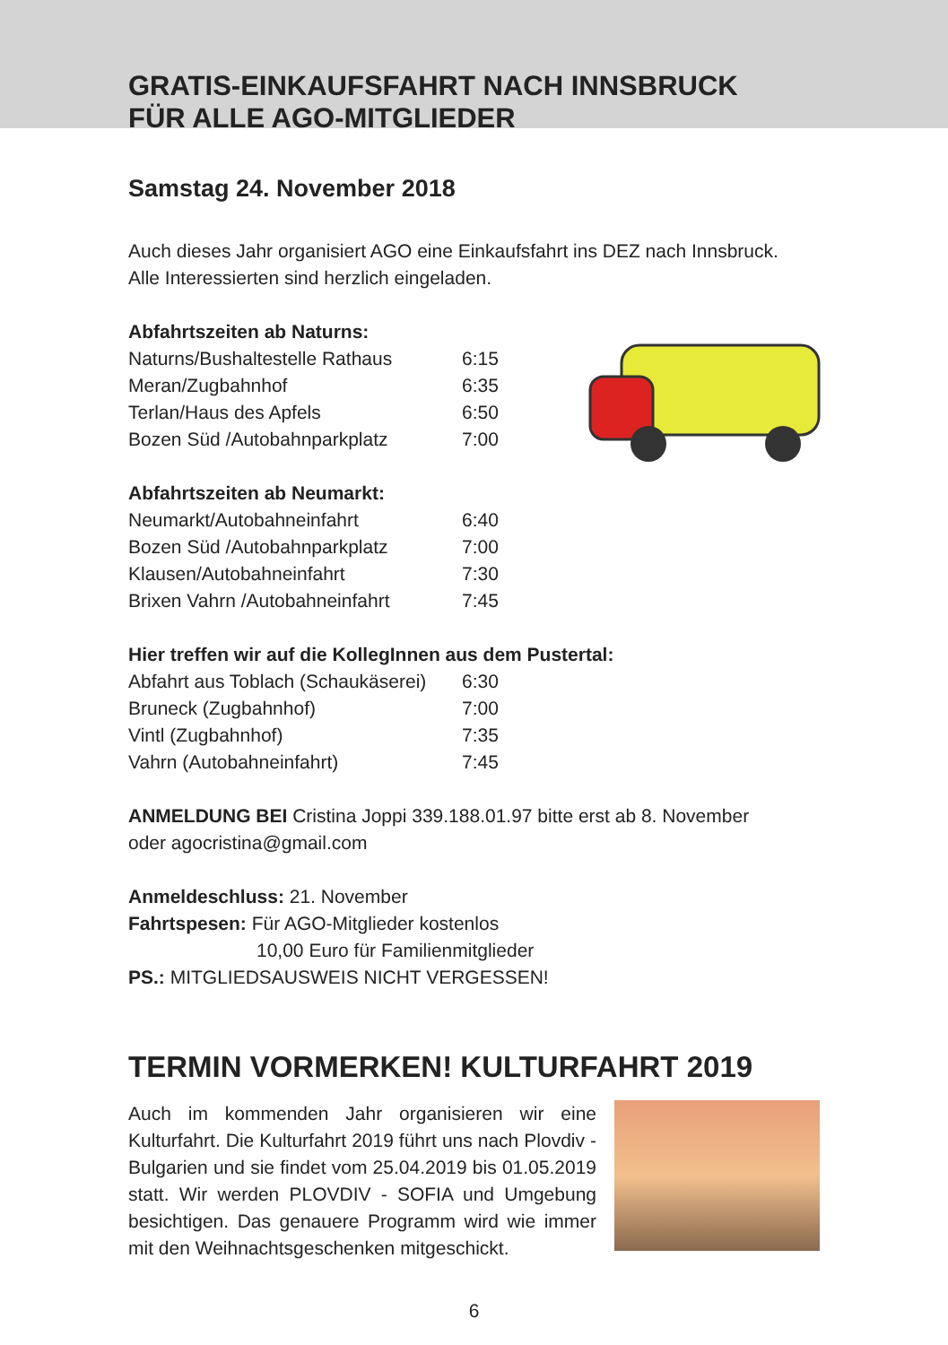GRATIS-EINKAUFSFAHRT NACH INNSBRUCK
FÜR ALLE AGO-MITGLIEDER
Samstag 24. November 2018
Auch dieses Jahr organisiert AGO eine Einkaufsfahrt ins DEZ nach Innsbruck.
Alle Interessierten sind herzlich eingeladen.
Abfahrtszeiten ab Naturns:
| Naturns/Bushaltestelle Rathaus | 6:15 |
| Meran/Zugbahnhof | 6:35 |
| Terlan/Haus des Apfels | 6:50 |
| Bozen Süd /Autobahnparkplatz | 7:00 |
Abfahrtszeiten ab Neumarkt:
| Neumarkt/Autobahneinfahrt | 6:40 |
| Bozen Süd /Autobahnparkplatz | 7:00 |
| Klausen/Autobahneinfahrt | 7:30 |
| Brixen Vahrn /Autobahneinfahrt | 7:45 |
Hier treffen wir auf die KollegInnen aus dem Pustertal:
| Abfahrt aus Toblach (Schaukäserei) | 6:30 |
| Bruneck (Zugbahnhof) | 7:00 |
| Vintl (Zugbahnhof) | 7:35 |
| Vahrn (Autobahneinfahrt) | 7:45 |
ANMELDUNG BEI Cristina Joppi 339.188.01.97 bitte erst ab 8. November
oder agocristina@gmail.com
Anmeldeschluss: 21. November
Fahrtspesen: Für AGO-Mitglieder kostenlos
10,00 Euro für Familienmitglieder
PS.: MITGLIEDSAUSWEIS NICHT VERGESSEN!
TERMIN VORMERKEN! KULTURFAHRT 2019
Auch im kommenden Jahr organisieren wir eine Kulturfahrt. Die Kulturfahrt 2019 führt uns nach Plovdiv - Bulgarien und sie findet vom 25.04.2019 bis 01.05.2019 statt. Wir werden PLOVDIV - SOFIA und Umgebung besichtigen. Das genauere Programm wird wie immer mit den Weihnachtsgeschenken mitgeschickt.
6